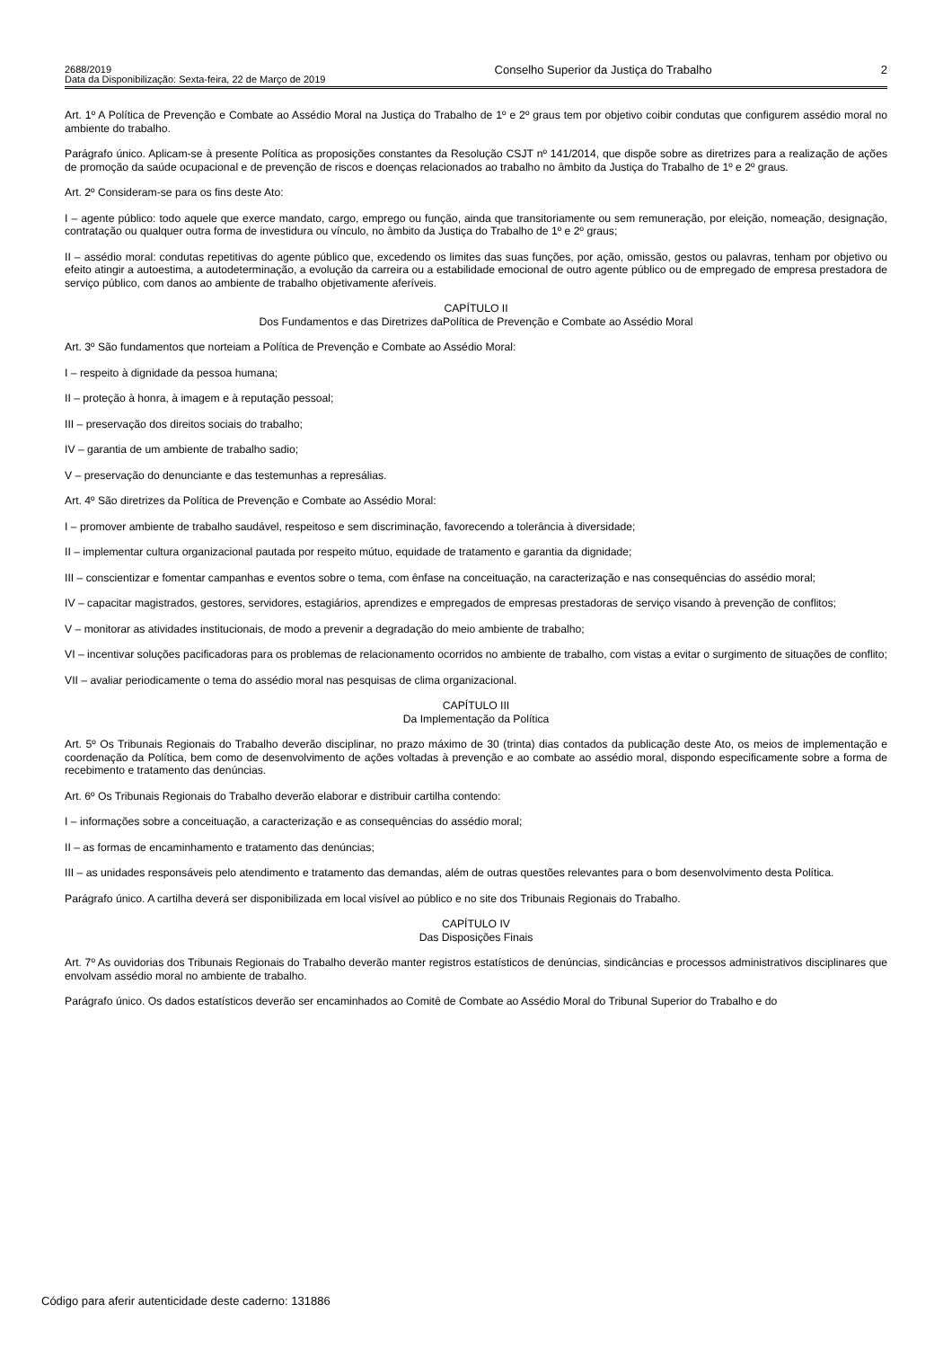2688/2019
Data da Disponibilização: Sexta-feira, 22 de Março de 2019
Conselho Superior da Justiça do Trabalho
2
Art. 1º A Política de Prevenção e Combate ao Assédio Moral na Justiça do Trabalho de 1º e 2º graus tem por objetivo coibir condutas que configurem assédio moral no ambiente do trabalho.
Parágrafo único. Aplicam-se à presente Política as proposições constantes da Resolução CSJT nº 141/2014, que dispõe sobre as diretrizes para a realização de ações de promoção da saúde ocupacional e de prevenção de riscos e doenças relacionados ao trabalho no âmbito da Justiça do Trabalho de 1º e 2º graus.
Art. 2º Consideram-se para os fins deste Ato:
I – agente público: todo aquele que exerce mandato, cargo, emprego ou função, ainda que transitoriamente ou sem remuneração, por eleição, nomeação, designação, contratação ou qualquer outra forma de investidura ou vínculo, no âmbito da Justiça do Trabalho de 1º e 2º graus;
II – assédio moral: condutas repetitivas do agente público que, excedendo os limites das suas funções, por ação, omissão, gestos ou palavras, tenham por objetivo ou efeito atingir a autoestima, a autodeterminação, a evolução da carreira ou a estabilidade emocional de outro agente público ou de empregado de empresa prestadora de serviço público, com danos ao ambiente de trabalho objetivamente aferíveis.
CAPÍTULO II
Dos Fundamentos e das Diretrizes daPolítica de Prevenção e Combate ao Assédio Moral
Art. 3º São fundamentos que norteiam a Política de Prevenção e Combate ao Assédio Moral:
I – respeito à dignidade da pessoa humana;
II – proteção à honra, à imagem e à reputação pessoal;
III – preservação dos direitos sociais do trabalho;
IV – garantia de um ambiente de trabalho sadio;
V – preservação do denunciante e das testemunhas a represálias.
Art. 4º São diretrizes da Política de Prevenção e Combate ao Assédio Moral:
I – promover ambiente de trabalho saudável, respeitoso e sem discriminação, favorecendo a tolerância à diversidade;
II – implementar cultura organizacional pautada por respeito mútuo, equidade de tratamento e garantia da dignidade;
III – conscientizar e fomentar campanhas e eventos sobre o tema, com ênfase na conceituação, na caracterização e nas consequências do assédio moral;
IV – capacitar magistrados, gestores, servidores, estagiários, aprendizes e empregados de empresas prestadoras de serviço visando à prevenção de conflitos;
V – monitorar as atividades institucionais, de modo a prevenir a degradação do meio ambiente de trabalho;
VI – incentivar soluções pacificadoras para os problemas de relacionamento ocorridos no ambiente de trabalho, com vistas a evitar o surgimento de situações de conflito;
VII – avaliar periodicamente o tema do assédio moral nas pesquisas de clima organizacional.
CAPÍTULO III
Da Implementação da Política
Art. 5º Os Tribunais Regionais do Trabalho deverão disciplinar, no prazo máximo de 30 (trinta) dias contados da publicação deste Ato, os meios de implementação e coordenação da Política, bem como de desenvolvimento de ações voltadas à prevenção e ao combate ao assédio moral, dispondo especificamente sobre a forma de recebimento e tratamento das denúncias.
Art. 6º Os Tribunais Regionais do Trabalho deverão elaborar e distribuir cartilha contendo:
I – informações sobre a conceituação, a caracterização e as consequências do assédio moral;
II – as formas de encaminhamento e tratamento das denúncias;
III – as unidades responsáveis pelo atendimento e tratamento das demandas, além de outras questões relevantes para o bom desenvolvimento desta Política.
Parágrafo único. A cartilha deverá ser disponibilizada em local visível ao público e no site dos Tribunais Regionais do Trabalho.
CAPÍTULO IV
Das Disposições Finais
Art. 7º As ouvidorias dos Tribunais Regionais do Trabalho deverão manter registros estatísticos de denúncias, sindicâncias e processos administrativos disciplinares que envolvam assédio moral no ambiente de trabalho.
Parágrafo único. Os dados estatísticos deverão ser encaminhados ao Comitê de Combate ao Assédio Moral do Tribunal Superior do Trabalho e do
Código para aferir autenticidade deste caderno: 131886